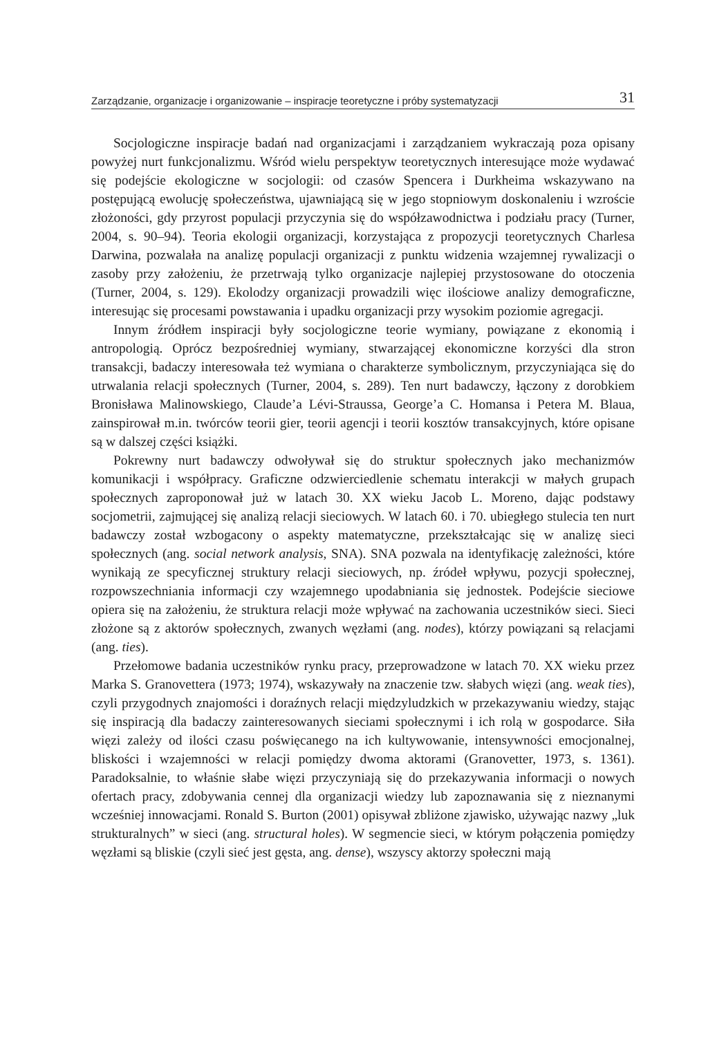Zarządzanie, organizacje i organizowanie – inspiracje teoretyczne i próby systematyzacji 31
Socjologiczne inspiracje badań nad organizacjami i zarządzaniem wykraczają poza opisany powyżej nurt funkcjonalizmu. Wśród wielu perspektyw teoretycznych interesujące może wydawać się podejście ekologiczne w socjologii: od czasów Spencera i Durkheima wskazywano na postępującą ewolucję społeczeństwa, ujawniającą się w jego stopniowym doskonaleniu i wzroście złożoności, gdy przyrost populacji przyczynia się do współzawodnictwa i podziału pracy (Turner, 2004, s. 90–94). Teoria ekologii organizacji, korzystająca z propozycji teoretycznych Charlesa Darwina, pozwalała na analizę populacji organizacji z punktu widzenia wzajemnej rywalizacji o zasoby przy założeniu, że przetrwają tylko organizacje najlepiej przystosowane do otoczenia (Turner, 2004, s. 129). Ekolodzy organizacji prowadzili więc ilościowe analizy demograficzne, interesując się procesami powstawania i upadku organizacji przy wysokim poziomie agregacji.
Innym źródłem inspiracji były socjologiczne teorie wymiany, powiązane z ekonomią i antropologią. Oprócz bezpośredniej wymiany, stwarzającej ekonomiczne korzyści dla stron transakcji, badaczy interesowała też wymiana o charakterze symbolicznym, przyczyniająca się do utrwalania relacji społecznych (Turner, 2004, s. 289). Ten nurt badawczy, łączony z dorobkiem Bronisława Malinowskiego, Claude’a Lévi-Straussa, George’a C. Homansa i Petera M. Blaua, zainspirował m.in. twórców teorii gier, teorii agencji i teorii kosztów transakcyjnych, które opisane są w dalszej części książki.
Pokrewny nurt badawczy odwoływał się do struktur społecznych jako mechanizmów komunikacji i współpracy. Graficzne odzwierciedlenie schematu interakcji w małych grupach społecznych zaproponował już w latach 30. XX wieku Jacob L. Moreno, dając podstawy socjometrii, zajmującej się analizą relacji sieciowych. W latach 60. i 70. ubiegłego stulecia ten nurt badawczy został wzbogacony o aspekty matematyczne, przekształcając się w analizę sieci społecznych (ang. social network analysis, SNA). SNA pozwala na identyfikację zależności, które wynikają ze specyficznej struktury relacji sieciowych, np. źródeł wpływu, pozycji społecznej, rozpowszechniania informacji czy wzajemnego upodabniania się jednostek. Podejście sieciowe opiera się na założeniu, że struktura relacji może wpływać na zachowania uczestników sieci. Sieci złożone są z aktorów społecznych, zwanych węzłami (ang. nodes), którzy powiązani są relacjami (ang. ties).
Przełomowe badania uczestników rynku pracy, przeprowadzone w latach 70. XX wieku przez Marka S. Granovettera (1973; 1974), wskazywały na znaczenie tzw. słabych więzi (ang. weak ties), czyli przygodnych znajomości i doraźnych relacji międzyludzkich w przekazywaniu wiedzy, stając się inspiracją dla badaczy zainteresowanych sieciami społecznymi i ich rolą w gospodarce. Siła więzi zależy od ilości czasu poświęcanego na ich kultywowanie, intensywności emocjonalnej, bliskości i wzajemności w relacji pomiędzy dwoma aktorami (Granovetter, 1973, s. 1361). Paradoksalnie, to właśnie słabe więzi przyczyniają się do przekazywania informacji o nowych ofertach pracy, zdobywania cennej dla organizacji wiedzy lub zapoznawania się z nieznanymi wcześniej innowacjami. Ronald S. Burton (2001) opisywał zbliżone zjawisko, używając nazwy „luk strukturalnych” w sieci (ang. structural holes). W segmencie sieci, w którym połączenia pomiędzy węzłami są bliskie (czyli sieć jest gęsta, ang. dense), wszyscy aktorzy społeczni mają